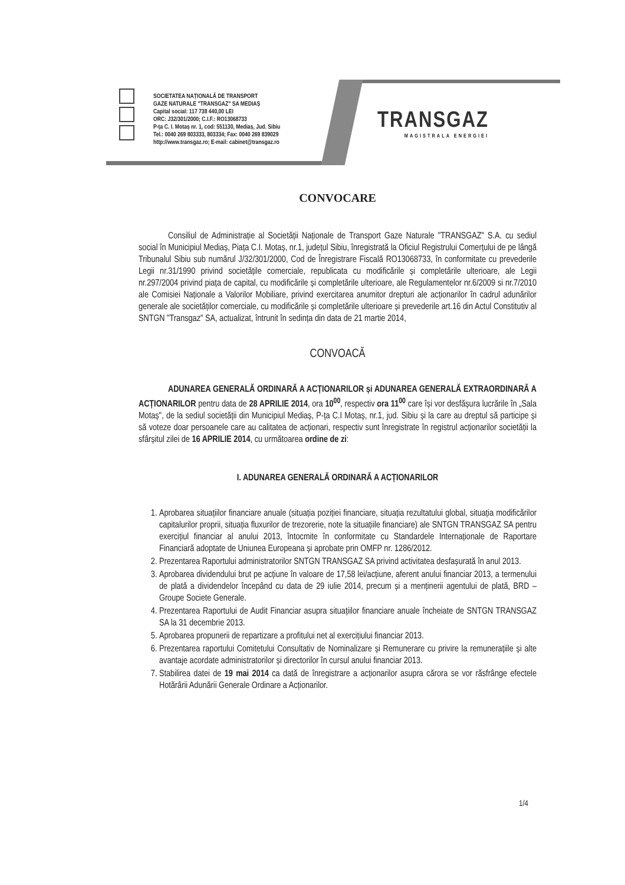SOCIETATEA NAȚIONALĂ DE TRANSPORT
GAZE NATURALE "TRANSGAZ" SA MEDIAȘ
Capital social: 117 738 440,00 LEI
ORC: J32/301/2000; C.I.F.: RO13068733
P-ța C. I. Motaș nr. 1, cod: 551130, Mediaș, Jud. Sibiu
Tel.: 0040 269 803333, 803334; Fax: 0040 269 839029
http://www.transgaz.ro; E-mail: cabinet@transgaz.ro
TRANSGAZ
MAGISTRALA ENERGIEI
CONVOCARE
Consiliul de Administrație al Societății Naționale de Transport Gaze Naturale "TRANSGAZ" S.A. cu sediul social în Municipiul Mediaș, Piața C.I. Motaș, nr.1, județul Sibiu, înregistrată la Oficiul Registrului Comerțului de pe lângă Tribunalul Sibiu sub numărul J/32/301/2000, Cod de Înregistrare Fiscală RO13068733, în conformitate cu prevederile Legii nr.31/1990 privind societățile comerciale, republicata cu modificările și completările ulterioare, ale Legii nr.297/2004 privind piața de capital, cu modificările și completările ulterioare, ale Regulamentelor nr.6/2009 si nr.7/2010 ale Comisiei Naționale a Valorilor Mobiliare, privind exercitarea anumitor drepturi ale acționarilor în cadrul adunărilor generale ale societăților comerciale, cu modificările și completările ulterioare și prevederile art.16 din Actul Constitutiv al SNTGN "Transgaz" SA, actualizat, întrunit în sedința din data de 21 martie 2014,
CONVOACĂ
ADUNAREA GENERALĂ ORDINARĂ A ACȚIONARILOR și ADUNAREA GENERALĂ EXTRAORDINARĂ A ACȚIONARILOR pentru data de 28 APRILIE 2014, ora 10<sup>00</sup>, respectiv ora 11<sup>00</sup> care își vor desfășura lucrările în „Sala Motaș", de la sediul societății din Municipiul Mediaș, P-ța C.I Motaș, nr.1, jud. Sibiu și la care au dreptul să participe și să voteze doar persoanele care au calitatea de acționari, respectiv sunt înregistrate în registrul acționarilor societății la sfârșitul zilei de 16 APRILIE 2014, cu următoarea ordine de zi:
I. ADUNAREA GENERALĂ ORDINARĂ A ACȚIONARILOR
1. Aprobarea situațiilor financiare anuale (situația poziției financiare, situația rezultatului global, situația modificărilor capitalurilor proprii, situația fluxurilor de trezorerie, note la situațiile financiare) ale SNTGN TRANSGAZ SA pentru exercițiul financiar al anului 2013, întocmite în conformitate cu Standardele Internaționale de Raportare Financiară adoptate de Uniunea Europeana și aprobate prin OMFP nr. 1286/2012.
2. Prezentarea Raportului administratorilor SNTGN TRANSGAZ SA privind activitatea desfașurată în anul 2013.
3. Aprobarea dividendului brut pe acțiune în valoare de 17,58 lei/acțiune, aferent anului financiar 2013, a termenului de plată a dividendelor începând cu data de 29 iulie 2014, precum și a menținerii agentului de plată, BRD – Groupe Societe Generale.
4. Prezentarea Raportului de Audit Financiar asupra situațiilor financiare anuale încheiate de SNTGN TRANSGAZ SA la 31 decembrie 2013.
5. Aprobarea propunerii de repartizare a profitului net al exercițiului financiar 2013.
6. Prezentarea raportului Comitetului Consultativ de Nominalizare și Remunerare cu privire la remunerațiile și alte avantaje acordate administratorilor și directorilor în cursul anului financiar 2013.
7. Stabilirea datei de 19 mai 2014 ca dată de înregistrare a acționarilor asupra cărora se vor răsfrânge efectele Hotărârii Adunării Generale Ordinare a Acționarilor.
1/4